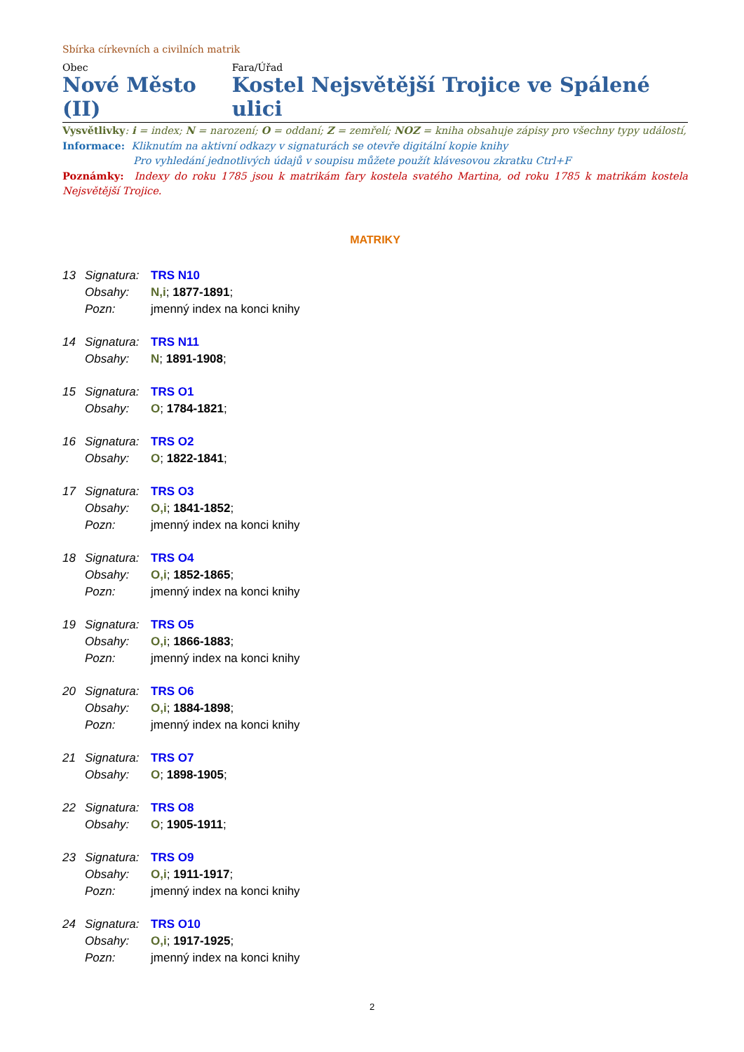Sbírka církevních a civilních matrik
Obec
Nové Město (II)
Fara/Úřad
Kostel Nejsvětější Trojice ve Spálené ulici
Vysvětlivky: i = index; N = narození; O = oddaní; Z = zemřelí; NOZ = kniha obsahuje zápisy pro všechny typy událostí,
Informace: Kliknutím na aktivní odkazy v signaturách se otevře digitální kopie knihy
Pro vyhledání jednotlivých údajů v soupisu můžete použít klávesovou zkratku Ctrl+F
Poznámky: Indexy do roku 1785 jsou k matrikám fary kostela svatého Martina, od roku 1785 k matrikám kostela Nejsvětější Trojice.
MATRIKY
13 Signatura: TRS N10
Obsahy: N,i; 1877-1891;
Pozn: jmenný index na konci knihy
14 Signatura: TRS N11
Obsahy: N; 1891-1908;
15 Signatura: TRS O1
Obsahy: O; 1784-1821;
16 Signatura: TRS O2
Obsahy: O; 1822-1841;
17 Signatura: TRS O3
Obsahy: O,i; 1841-1852;
Pozn: jmenný index na konci knihy
18 Signatura: TRS O4
Obsahy: O,i; 1852-1865;
Pozn: jmenný index na konci knihy
19 Signatura: TRS O5
Obsahy: O,i; 1866-1883;
Pozn: jmenný index na konci knihy
20 Signatura: TRS O6
Obsahy: O,i; 1884-1898;
Pozn: jmenný index na konci knihy
21 Signatura: TRS O7
Obsahy: O; 1898-1905;
22 Signatura: TRS O8
Obsahy: O; 1905-1911;
23 Signatura: TRS O9
Obsahy: O,i; 1911-1917;
Pozn: jmenný index na konci knihy
24 Signatura: TRS O10
Obsahy: O,i; 1917-1925;
Pozn: jmenný index na konci knihy
2